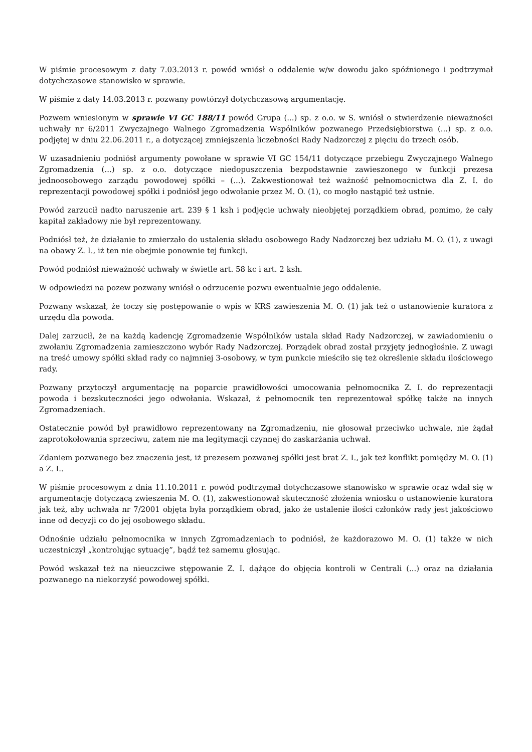W piśmie procesowym z daty 7.03.2013 r. powód wniósł o oddalenie w/w dowodu jako spóźnionego i podtrzymał dotychczasowe stanowisko w sprawie.
W piśmie z daty 14.03.2013 r. pozwany powtórzył dotychczasową argumentację.
Pozwem wniesionym w sprawie VI GC 188/11 powód Grupa (...) sp. z o.o. w S. wniósł o stwierdzenie nieważności uchwały nr 6/2011 Zwyczajnego Walnego Zgromadzenia Wspólników pozwanego Przedsiębiorstwa (...) sp. z o.o. podjętej w dniu 22.06.2011 r., a dotyczącej zmniejszenia liczebności Rady Nadzorczej z pięciu do trzech osób.
W uzasadnieniu podniósł argumenty powołane w sprawie VI GC 154/11 dotyczące przebiegu Zwyczajnego Walnego Zgromadzenia (...) sp. z o.o. dotyczące niedopuszczenia bezpodstawnie zawieszonego w funkcji prezesa jednoosobowego zarządu powodowej spółki – (...). Zakwestionował też ważność pełnomocnictwa dla Z. I. do reprezentacji powodowej spółki i podniósł jego odwołanie przez M. O. (1), co mogło nastąpić też ustnie.
Powód zarzucił nadto naruszenie art. 239 § 1 ksh i podjęcie uchwały nieobjętej porządkiem obrad, pomimo, że cały kapitał zakładowy nie był reprezentowany.
Podniósł też, że działanie to zmierzało do ustalenia składu osobowego Rady Nadzorczej bez udziału M. O. (1), z uwagi na obawy Z. I., iż ten nie obejmie ponownie tej funkcji.
Powód podniósł nieważność uchwały w świetle art. 58 kc i art. 2 ksh.
W odpowiedzi na pozew pozwany wniósł o odrzucenie pozwu ewentualnie jego oddalenie.
Pozwany wskazał, że toczy się postępowanie o wpis w KRS zawieszenia M. O. (1) jak też o ustanowienie kuratora z urzędu dla powoda.
Dalej zarzucił, że na każdą kadencję Zgromadzenie Wspólników ustala skład Rady Nadzorczej, w zawiadomieniu o zwołaniu Zgromadzenia zamieszczono wybór Rady Nadzorczej. Porządek obrad został przyjęty jednogłośnie. Z uwagi na treść umowy spółki skład rady co najmniej 3-osobowy, w tym punkcie mieściło się też określenie składu ilościowego rady.
Pozwany przytoczył argumentację na poparcie prawidłowości umocowania pełnomocnika Z. I. do reprezentacji powoda i bezskuteczności jego odwołania. Wskazał, ż pełnomocnik ten reprezentował spółkę także na innych Zgromadzeniach.
Ostatecznie powód był prawidłowo reprezentowany na Zgromadzeniu, nie głosował przeciwko uchwale, nie żądał zaprotokołowania sprzeciwu, zatem nie ma legitymacji czynnej do zaskarżania uchwał.
Zdaniem pozwanego bez znaczenia jest, iż prezesem pozwanej spółki jest brat Z. I., jak też konflikt pomiędzy M. O. (1) a Z. I..
W piśmie procesowym z dnia 11.10.2011 r. powód podtrzymał dotychczasowe stanowisko w sprawie oraz wdał się w argumentację dotyczącą zwieszenia M. O. (1), zakwestionował skuteczność złożenia wniosku o ustanowienie kuratora jak też, aby uchwała nr 7/2001 objęta była porządkiem obrad, jako że ustalenie ilości członków rady jest jakościowo inne od decyzji co do jej osobowego składu.
Odnośnie udziału pełnomocnika w innych Zgromadzeniach to podniósł, że każdorazowo M. O. (1) także w nich uczestniczył „kontrolując sytuację”, bądź też samemu głosując.
Powód wskazał też na nieuczciwe stępowanie Z. I. dążące do objęcia kontroli w Centrali (...) oraz na działania pozwanego na niekorzyść powodowej spółki.